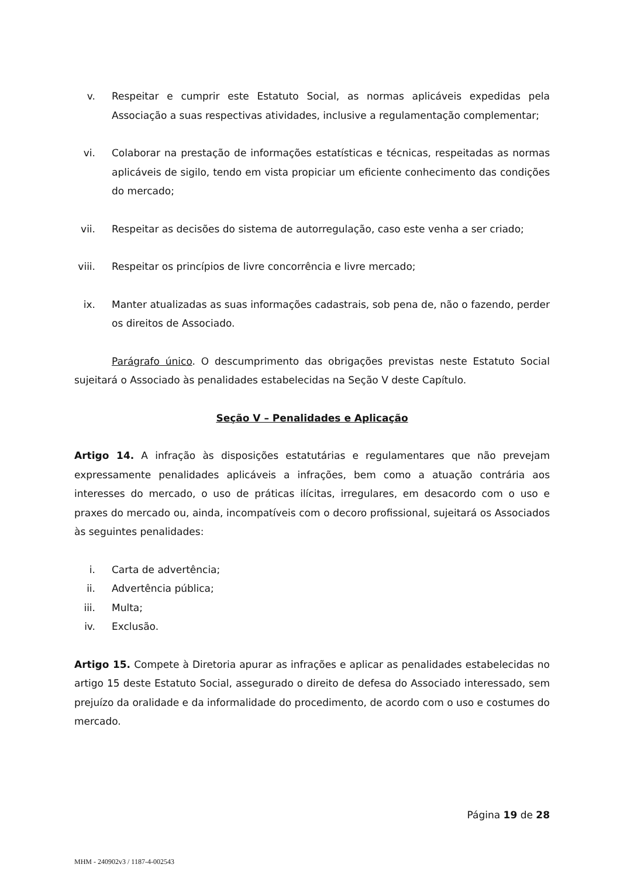v. Respeitar e cumprir este Estatuto Social, as normas aplicáveis expedidas pela Associação a suas respectivas atividades, inclusive a regulamentação complementar;
vi. Colaborar na prestação de informações estatísticas e técnicas, respeitadas as normas aplicáveis de sigilo, tendo em vista propiciar um eficiente conhecimento das condições do mercado;
vii.
Respeitar as decisões do sistema de autorregulação, caso este venha a ser criado;
viii.
Respeitar os princípios de livre concorrência e livre mercado;
ix. Manter atualizadas as suas informações cadastrais, sob pena de, não o fazendo, perder os direitos de Associado.
Parágrafo único. O descumprimento das obrigações previstas neste Estatuto Social sujeitará o Associado às penalidades estabelecidas na Seção V deste Capítulo.
Seção V – Penalidades e Aplicação
Artigo 14. A infração às disposições estatutárias e regulamentares que não prevejam expressamente penalidades aplicáveis a infrações, bem como a atuação contrária aos interesses do mercado, o uso de práticas ilícitas, irregulares, em desacordo com o uso e praxes do mercado ou, ainda, incompatíveis com o decoro profissional, sujeitará os Associados às seguintes penalidades:
i. Carta de advertência;
ii. Advertência pública;
iii.
Multa;
iv. Exclusão.
Artigo 15. Compete à Diretoria apurar as infrações e aplicar as penalidades estabelecidas no artigo 15 deste Estatuto Social, assegurado o direito de defesa do Associado interessado, sem prejuízo da oralidade e da informalidade do procedimento, de acordo com o uso e costumes do mercado.
Página 19 de 28
MHM - 240902v3 / 1187-4-002543